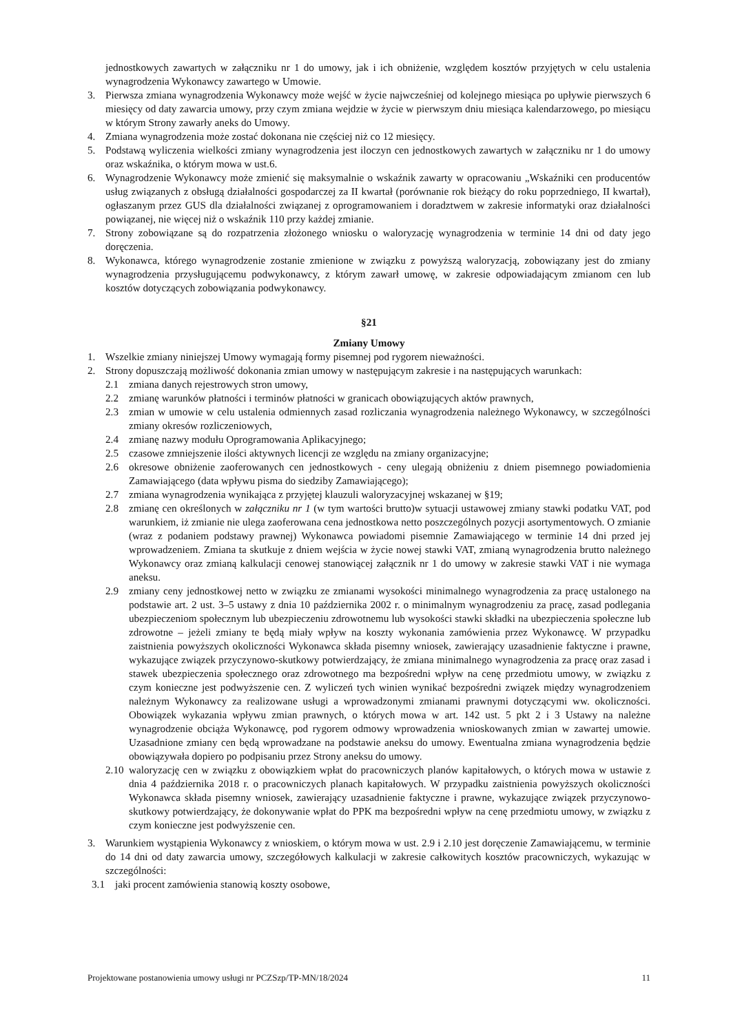jednostkowych zawartych w załączniku nr 1 do umowy, jak i ich obniżenie, względem kosztów przyjętych w celu ustalenia wynagrodzenia Wykonawcy zawartego w Umowie.
3. Pierwsza zmiana wynagrodzenia Wykonawcy może wejść w życie najwcześniej od kolejnego miesiąca po upływie pierwszych 6 miesięcy od daty zawarcia umowy, przy czym zmiana wejdzie w życie w pierwszym dniu miesiąca kalendarzowego, po miesiącu w którym Strony zawarły aneks do Umowy.
4. Zmiana wynagrodzenia może zostać dokonana nie częściej niż co 12 miesięcy.
5. Podstawą wyliczenia wielkości zmiany wynagrodzenia jest iloczyn cen jednostkowych zawartych w załączniku nr 1 do umowy oraz wskaźnika, o którym mowa w ust.6.
6. Wynagrodzenie Wykonawcy może zmienić się maksymalnie o wskaźnik zawarty w opracowaniu „Wskaźniki cen producentów usług związanych z obsługą działalności gospodarczej za II kwartał (porównanie rok bieżący do roku poprzedniego, II kwartał), ogłaszanym przez GUS dla działalności związanej z oprogramowaniem i doradztwem w zakresie informatyki oraz działalności powiązanej, nie więcej niż o wskaźnik 110 przy każdej zmianie.
7. Strony zobowiązane są do rozpatrzenia złożonego wniosku o waloryzację wynagrodzenia w terminie 14 dni od daty jego doręczenia.
8. Wykonawca, którego wynagrodzenie zostanie zmienione w związku z powyższą waloryzacją, zobowiązany jest do zmiany wynagrodzenia przysługującemu podwykonawcy, z którym zawarł umowę, w zakresie odpowiadającym zmianom cen lub kosztów dotyczących zobowiązania podwykonawcy.
§21
Zmiany Umowy
1. Wszelkie zmiany niniejszej Umowy wymagają formy pisemnej pod rygorem nieważności.
2. Strony dopuszczają możliwość dokonania zmian umowy w następującym zakresie i na następujących warunkach:
2.1 zmiana danych rejestrowych stron umowy,
2.2 zmianę warunków płatności i terminów płatności w granicach obowiązujących aktów prawnych,
2.3 zmian w umowie w celu ustalenia odmiennych zasad rozliczania wynagrodzenia należnego Wykonawcy, w szczególności zmiany okresów rozliczeniowych,
2.4 zmianę nazwy modułu Oprogramowania Aplikacyjnego;
2.5 czasowe zmniejszenie ilości aktywnych licencji ze względu na zmiany organizacyjne;
2.6 okresowe obniżenie zaoferowanych cen jednostkowych - ceny ulegają obniżeniu z dniem pisemnego powiadomienia Zamawiającego (data wpływu pisma do siedziby Zamawiającego);
2.7 zmiana wynagrodzenia wynikająca z przyjętej klauzuli waloryzacyjnej wskazanej w §19;
2.8 zmianę cen określonych w załączniku nr 1 (w tym wartości brutto)w sytuacji ustawowej zmiany stawki podatku VAT, pod warunkiem, iż zmianie nie ulega zaoferowana cena jednostkowa netto poszczególnych pozycji asortymentowych. O zmianie (wraz z podaniem podstawy prawnej) Wykonawca powiadomi pisemnie Zamawiającego w terminie 14 dni przed jej wprowadzeniem. Zmiana ta skutkuje z dniem wejścia w życie nowej stawki VAT, zmianą wynagrodzenia brutto należnego Wykonawcy oraz zmianą kalkulacji cenowej stanowiącej załącznik nr 1 do umowy w zakresie stawki VAT i nie wymaga aneksu.
2.9 zmiany ceny jednostkowej netto w związku ze zmianami wysokości minimalnego wynagrodzenia za pracę ustalonego na podstawie art. 2 ust. 3–5 ustawy z dnia 10 października 2002 r. o minimalnym wynagrodzeniu za pracę, zasad podlegania ubezpieczeniom społecznym lub ubezpieczeniu zdrowotnemu lub wysokości stawki składki na ubezpieczenia społeczne lub zdrowotne – jeżeli zmiany te będą miały wpływ na koszty wykonania zamówienia przez Wykonawcę. W przypadku zaistnienia powyższych okoliczności Wykonawca składa pisemny wniosek, zawierający uzasadnienie faktyczne i prawne, wykazujące związek przyczynowo-skutkowy potwierdzający, że zmiana minimalnego wynagrodzenia za pracę oraz zasad i stawek ubezpieczenia społecznego oraz zdrowotnego ma bezpośredni wpływ na cenę przedmiotu umowy, w związku z czym konieczne jest podwyższenie cen. Z wyliczeń tych winien wynikać bezpośredni związek między wynagrodzeniem należnym Wykonawcy za realizowane usługi a wprowadzonymi zmianami prawnymi dotyczącymi ww. okoliczności. Obowiązek wykazania wpływu zmian prawnych, o których mowa w art. 142 ust. 5 pkt 2 i 3 Ustawy na należne wynagrodzenie obciąża Wykonawcę, pod rygorem odmowy wprowadzenia wnioskowanych zmian w zawartej umowie. Uzasadnione zmiany cen będą wprowadzane na podstawie aneksu do umowy. Ewentualna zmiana wynagrodzenia będzie obowiązywała dopiero po podpisaniu przez Strony aneksu do umowy.
2.10
waloryzację cen w związku z obowiązkiem wpłat do pracowniczych planów kapitałowych, o których mowa w ustawie z dnia 4 października 2018 r. o pracowniczych planach kapitałowych. W przypadku zaistnienia powyższych okoliczności Wykonawca składa pisemny wniosek, zawierający uzasadnienie faktyczne i prawne, wykazujące związek przyczynowo-skutkowy potwierdzający, że dokonywanie wpłat do PPK ma bezpośredni wpływ na cenę przedmiotu umowy, w związku z czym konieczne jest podwyższenie cen.
3. Warunkiem wystąpienia Wykonawcy z wnioskiem, o którym mowa w ust. 2.9 i 2.10 jest doręczenie Zamawiającemu, w terminie do 14 dni od daty zawarcia umowy, szczegółowych kalkulacji w zakresie całkowitych kosztów pracowniczych, wykazując w szczególności:
3.1 jaki procent zamówienia stanowią koszty osobowe,
Projektowane postanowienia umowy usługi nr PCZSzp/TP-MN/18/2024 11